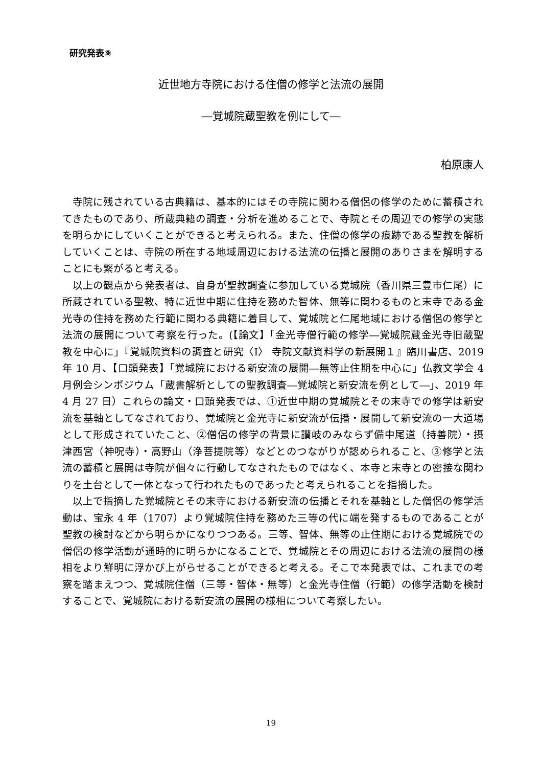研究発表⑨
近世地方寺院における住僧の修学と法流の展開
―覚城院蔵聖教を例にして―
柏原康人
寺院に残されている古典籍は、基本的にはその寺院に関わる僧侶の修学のために蓄積されてきたものであり、所蔵典籍の調査・分析を進めることで、寺院とその周辺での修学の実態を明らかにしていくことができると考えられる。また、住僧の修学の痕跡である聖教を解析していくことは、寺院の所在する地域周辺における法流の伝播と展開のありさまを解明することにも繋がると考える。
以上の観点から発表者は、自身が聖教調査に参加している覚城院（香川県三豊市仁尾）に所蔵されている聖教、特に近世中期に住持を務めた智体、無等に関わるものと末寺である金光寺の住持を務めた行範に関わる典籍に着目して、覚城院と仁尾地域における僧侶の修学と法流の展開について考察を行った。(【論文】「金光寺僧行範の修学―覚城院蔵金光寺旧蔵聖教を中心に」『覚城院資料の調査と研究〈Ⅰ〉 寺院文献資料学の新展開１』臨川書店、2019 年 10 月、【口頭発表】「覚城院における新安流の展開―無等止住期を中心に」仏教文学会 4 月例会シンポジウム「蔵書解析としての聖教調査―覚城院と新安流を例として―」、2019 年 4 月 27 日）これらの論文・口頭発表では、①近世中期の覚城院とその末寺での修学は新安流を基軸としてなされており、覚城院と金光寺に新安流が伝播・展開して新安流の一大道場として形成されていたこと、②僧侶の修学の背景に讃岐のみならず備中尾道（持善院）・摂津西宮（神呪寺）・高野山（浄菩提院等）などとのつながりが認められること、③修学と法流の蓄積と展開は寺院が個々に行動してなされたものではなく、本寺と末寺との密接な関わりを土台として一体となって行われたものであったと考えられることを指摘した。
以上で指摘した覚城院とその末寺における新安流の伝播とそれを基軸とした僧侶の修学活動は、宝永 4 年（1707）より覚城院住持を務めた三等の代に端を発するものであることが聖教の検討などから明らかになりつつある。三等、智体、無等の止住期における覚城院での僧侶の修学活動が通時的に明らかになることで、覚城院とその周辺における法流の展開の様相をより鮮明に浮かび上がらせることができると考える。そこで本発表では、これまでの考察を踏まえつつ、覚城院住僧（三等・智体・無等）と金光寺住僧（行範）の修学活動を検討することで、覚城院における新安流の展開の様相について考察したい。
19